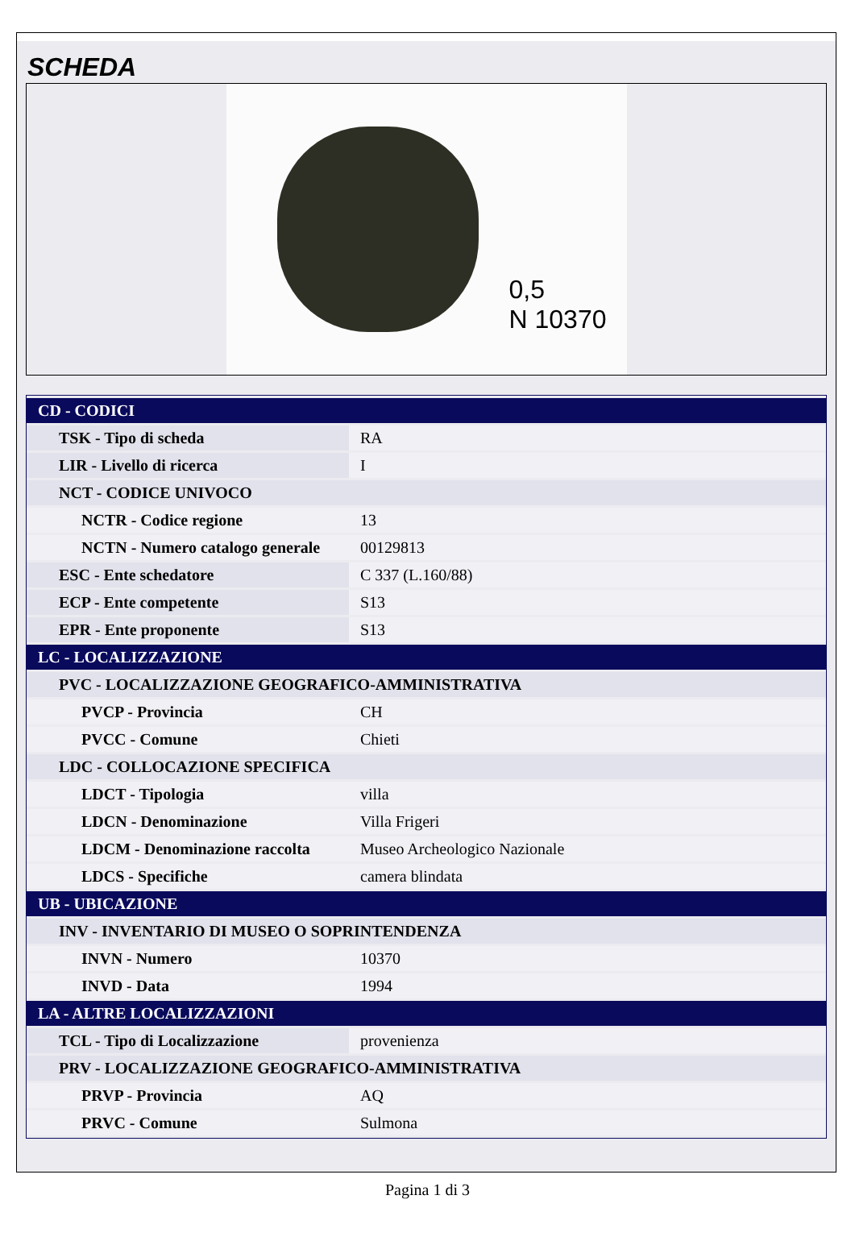SCHEDA
0,5
N 10370
| CD - CODICI | |
| TSK - Tipo di scheda | RA |
| LIR - Livello di ricerca | I |
| NCT - CODICE UNIVOCO | |
| NCTR - Codice regione | 13 |
| NCTN - Numero catalogo generale | 00129813 |
| ESC - Ente schedatore | C 337 (L.160/88) |
| ECP - Ente competente | S13 |
| EPR - Ente proponente | S13 |
| LC - LOCALIZZAZIONE | |
| PVC - LOCALIZZAZIONE GEOGRAFICO-AMMINISTRATIVA | |
| PVCP - Provincia | CH |
| PVCC - Comune | Chieti |
| LDC - COLLOCAZIONE SPECIFICA | |
| LDCT - Tipologia | villa |
| LDCN - Denominazione | Villa Frigeri |
| LDCM - Denominazione raccolta | Museo Archeologico Nazionale |
| LDCS - Specifiche | camera blindata |
| UB - UBICAZIONE | |
| INV - INVENTARIO DI MUSEO O SOPRINTENDENZA | |
| INVN - Numero | 10370 |
| INVD - Data | 1994 |
| LA - ALTRE LOCALIZZAZIONI | |
| TCL - Tipo di Localizzazione | provenienza |
| PRV - LOCALIZZAZIONE GEOGRAFICO-AMMINISTRATIVA | |
| PRVP - Provincia | AQ |
| PRVC - Comune | Sulmona |
Pagina 1 di 3